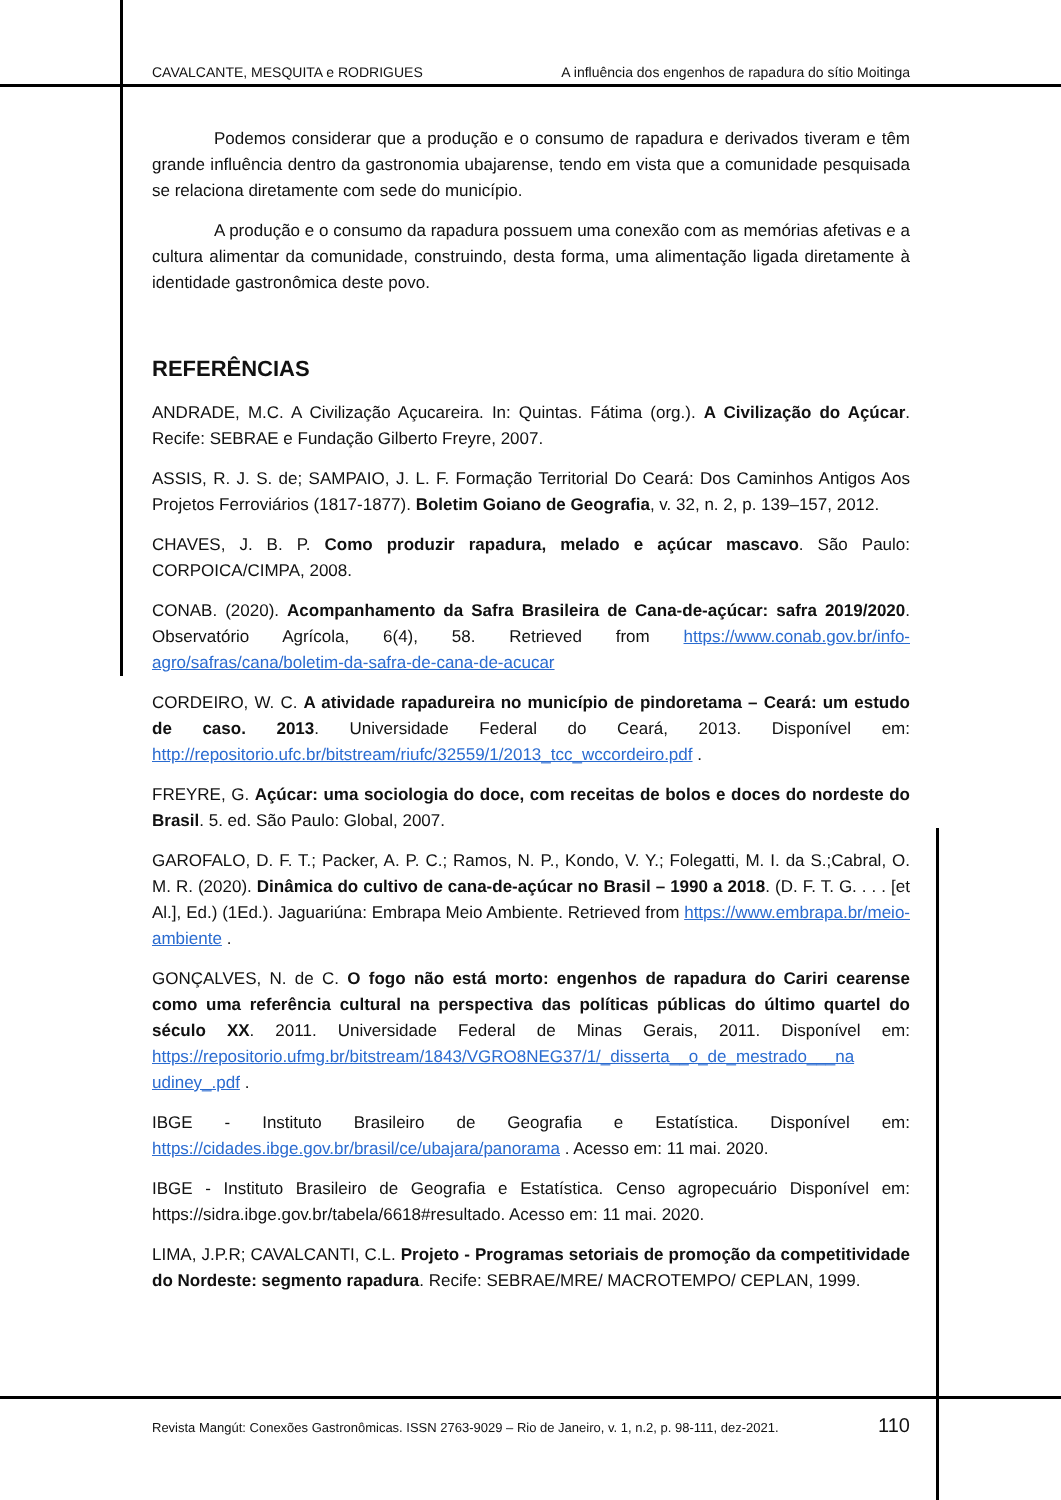CAVALCANTE, MESQUITA e RODRIGUES A influência dos engenhos de rapadura do sítio Moitinga
Podemos considerar que a produção e o consumo de rapadura e derivados tiveram e têm grande influência dentro da gastronomia ubajarense, tendo em vista que a comunidade pesquisada se relaciona diretamente com sede do município.
A produção e o consumo da rapadura possuem uma conexão com as memórias afetivas e a cultura alimentar da comunidade, construindo, desta forma, uma alimentação ligada diretamente à identidade gastronômica deste povo.
REFERÊNCIAS
ANDRADE, M.C. A Civilização Açucareira. In: Quintas. Fátima (org.). A Civilização do Açúcar. Recife: SEBRAE e Fundação Gilberto Freyre, 2007.
ASSIS, R. J. S. de; SAMPAIO, J. L. F. Formação Territorial Do Ceará: Dos Caminhos Antigos Aos Projetos Ferroviários (1817-1877). Boletim Goiano de Geografia, v. 32, n. 2, p. 139–157, 2012.
CHAVES, J. B. P. Como produzir rapadura, melado e açúcar mascavo. São Paulo: CORPOICA/CIMPA, 2008.
CONAB. (2020). Acompanhamento da Safra Brasileira de Cana-de-açúcar: safra 2019/2020. Observatório Agrícola, 6(4), 58. Retrieved from https://www.conab.gov.br/info-agro/safras/cana/boletim-da-safra-de-cana-de-acucar
CORDEIRO, W. C. A atividade rapadureira no município de pindoretama – Ceará: um estudo de caso. 2013. Universidade Federal do Ceará, 2013. Disponível em: http://repositorio.ufc.br/bitstream/riufc/32559/1/2013_tcc_wccordeiro.pdf .
FREYRE, G. Açúcar: uma sociologia do doce, com receitas de bolos e doces do nordeste do Brasil. 5. ed. São Paulo: Global, 2007.
GAROFALO, D. F. T.; Packer, A. P. C.; Ramos, N. P., Kondo, V. Y.; Folegatti, M. I. da S.;Cabral, O. M. R. (2020). Dinâmica do cultivo de cana-de-açúcar no Brasil – 1990 a 2018. (D. F. T. G. . . . [et Al.], Ed.) (1Ed.). Jaguariúna: Embrapa Meio Ambiente. Retrieved from https://www.embrapa.br/meio-ambiente .
GONÇALVES, N. de C. O fogo não está morto: engenhos de rapadura do Cariri cearense como uma referência cultural na perspectiva das políticas públicas do último quartel do século XX. 2011. Universidade Federal de Minas Gerais, 2011. Disponível em: https://repositorio.ufmg.br/bitstream/1843/VGRO8NEG37/1/_disserta__o_de_mestrado___na udiney_.pdf .
IBGE - Instituto Brasileiro de Geografia e Estatística. Disponível em: https://cidades.ibge.gov.br/brasil/ce/ubajara/panorama . Acesso em: 11 mai. 2020.
IBGE - Instituto Brasileiro de Geografia e Estatística. Censo agropecuário Disponível em: https://sidra.ibge.gov.br/tabela/6618#resultado. Acesso em: 11 mai. 2020.
LIMA, J.P.R; CAVALCANTI, C.L. Projeto - Programas setoriais de promoção da competitividade do Nordeste: segmento rapadura. Recife: SEBRAE/MRE/ MACROTEMPO/ CEPLAN, 1999.
Revista Mangút: Conexões Gastronômicas. ISSN 2763-9029 – Rio de Janeiro, v. 1, n.2, p. 98-111, dez-2021. 110